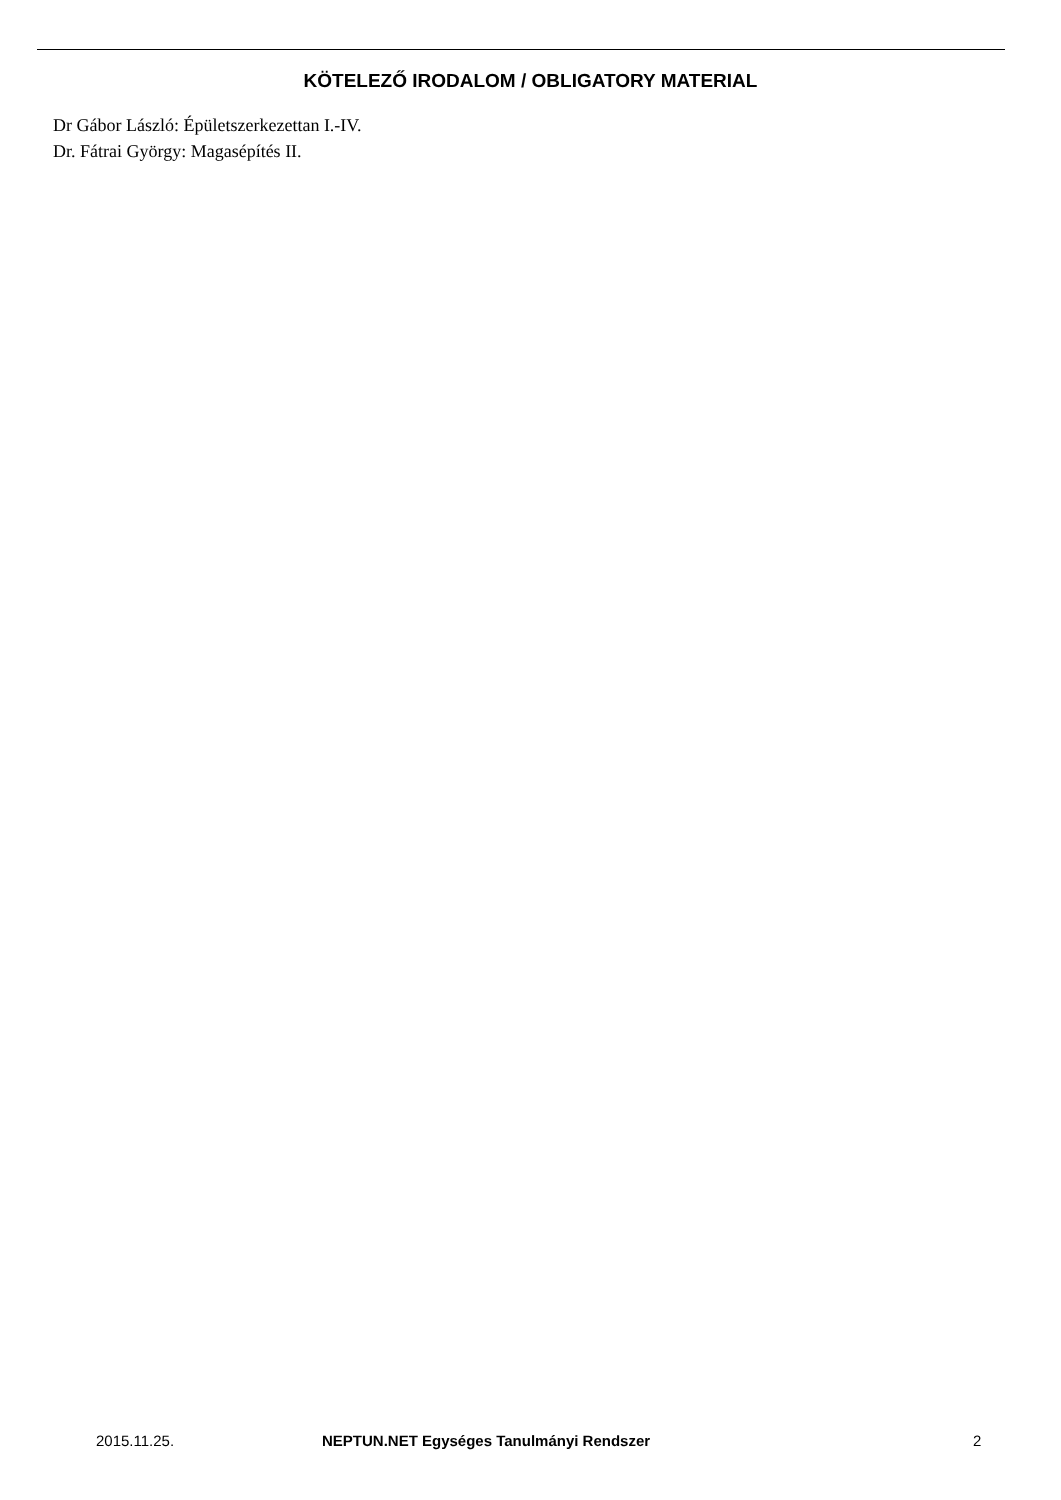KÖTELEZŐ IRODALOM / OBLIGATORY MATERIAL
Dr Gábor László: Épületszerkezettan I.-IV.
Dr. Fátrai György: Magasépítés II.
2015.11.25. NEPTUN.NET Egységes Tanulmányi Rendszer 2